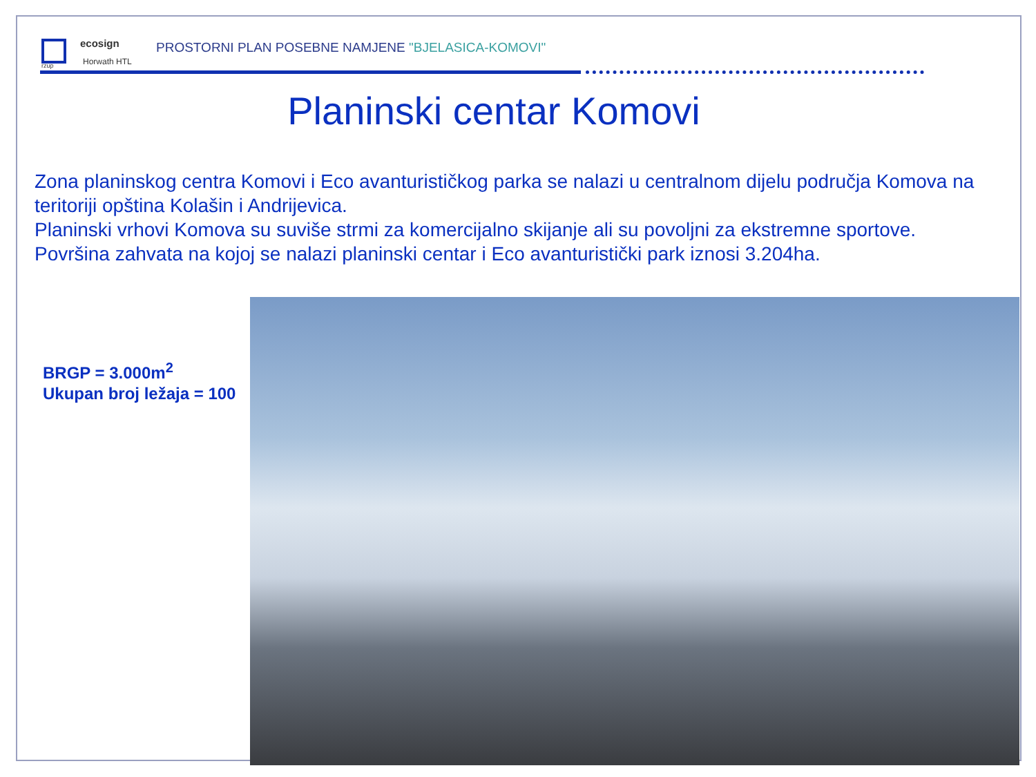ecosign
Horwath HTL
rzup
PROSTORNI PLAN POSEBNE NAMJENE "BJELASICA-KOMOVI"
Planinski centar Komovi
Zona planinskog centra Komovi i Eco avanturističkog parka se nalazi u centralnom dijelu područja Komova na teritoriji opština Kolašin i Andrijevica.
Planinski vrhovi Komova su suviše strmi za komercijalno skijanje ali su povoljni za ekstremne sportove.
Površina zahvata na kojoj se nalazi planinski centar i Eco avanturistički park iznosi 3.204ha.
BRGP = 3.000m<sup>2</sup>
Ukupan broj ležaja = 100